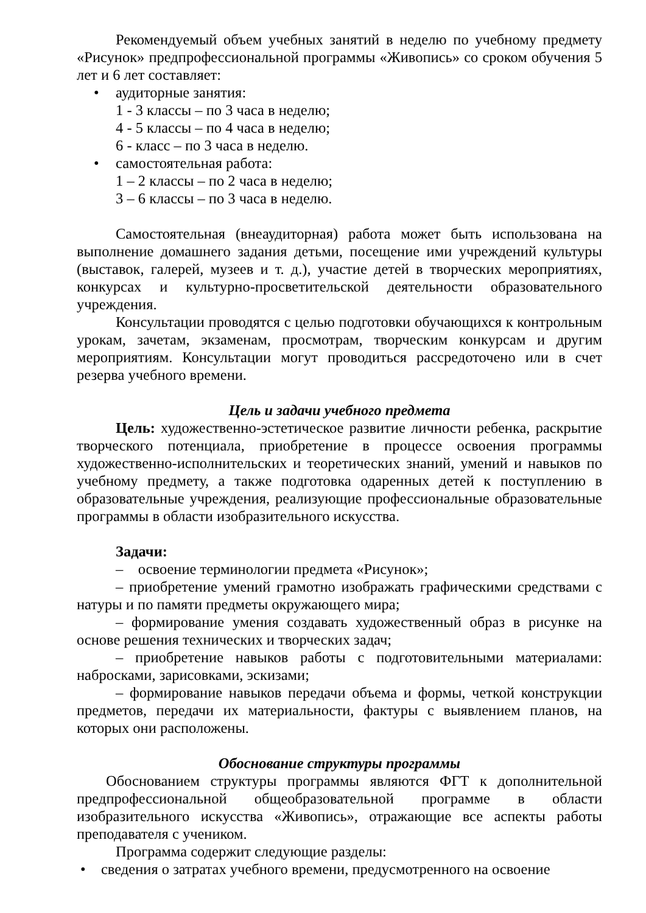Рекомендуемый объем учебных занятий в неделю по учебному предмету «Рисунок» предпрофессиональной программы «Живопись» со сроком обучения 5 лет и 6 лет составляет:
• аудиторные занятия:
1 - 3 классы – по 3 часа в неделю;
4 - 5 классы – по 4 часа в неделю;
6 - класс – по 3 часа в неделю.
• самостоятельная работа:
1 – 2 классы – по 2 часа в неделю;
3 – 6 классы – по 3 часа в неделю.
Самостоятельная (внеаудиторная) работа может быть использована на выполнение домашнего задания детьми, посещение ими учреждений культуры (выставок, галерей, музеев и т. д.), участие детей в творческих мероприятиях, конкурсах и культурно-просветительской деятельности образовательного учреждения.
Консультации проводятся с целью подготовки обучающихся к контрольным урокам, зачетам, экзаменам, просмотрам, творческим конкурсам и другим мероприятиям. Консультации могут проводиться рассредоточено или в счет резерва учебного времени.
Цель и задачи учебного предмета
Цель: художественно-эстетическое развитие личности ребенка, раскрытие творческого потенциала, приобретение в процессе освоения программы художественно-исполнительских и теоретических знаний, умений и навыков по учебному предмету, а также подготовка одаренных детей к поступлению в образовательные учреждения, реализующие профессиональные образовательные программы в области изобразительного искусства.
Задачи:
– освоение терминологии предмета «Рисунок»;
– приобретение умений грамотно изображать графическими средствами с натуры и по памяти предметы окружающего мира;
– формирование умения создавать художественный образ в рисунке на основе решения технических и творческих задач;
– приобретение навыков работы с подготовительными материалами: набросками, зарисовками, эскизами;
– формирование навыков передачи объема и формы, четкой конструкции предметов, передачи их материальности, фактуры с выявлением планов, на которых они расположены.
Обоснование структуры программы
Обоснованием структуры программы являются ФГТ к дополнительной предпрофессиональной общеобразовательной программе в области изобразительного искусства «Живопись», отражающие все аспекты работы преподавателя с учеником.
Программа содержит следующие разделы:
• сведения о затратах учебного времени, предусмотренного на освоение